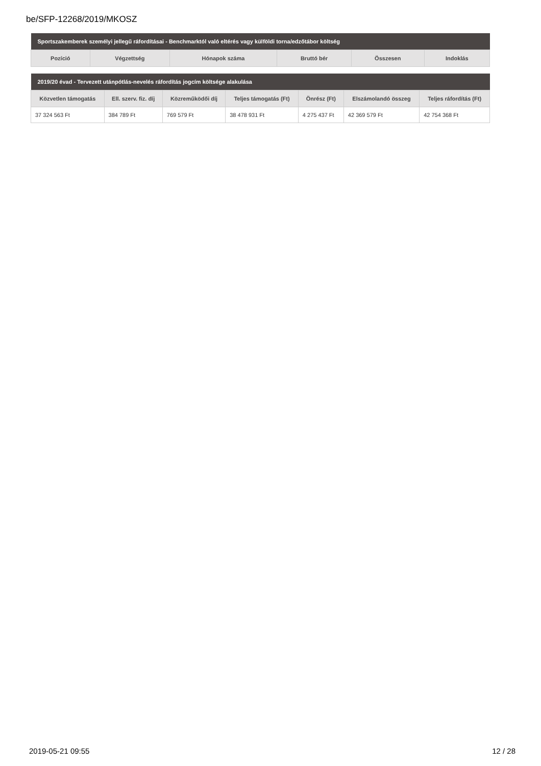be/SFP-12268/2019/MKOSZ
| Sportszakemberek személyi jellegű ráfordításai - Benchmarktól való eltérés vagy külföldi torna/edzőtábor költség | | | | | |
| --- | --- | --- | --- | --- | --- |
| Pozíció | Végzettség | Hónapok száma | Bruttó bér | Összesen | Indoklás |
| 2019/20 évad - Tervezett utánpótlás-nevelés ráfordítás jogcím költsége alakulása | | | | | | |
| --- | --- | --- | --- | --- | --- | --- |
| Közvetlen támogatás | Ell. szerv. fiz. díj | Közreműködői díj | Teljes támogatás (Ft) | Önrész (Ft) | Elszámolandó összeg | Teljes ráfordítás (Ft) |
| 37 324 563 Ft | 384 789 Ft | 769 579 Ft | 38 478 931 Ft | 4 275 437 Ft | 42 369 579 Ft | 42 754 368 Ft |
2019-05-21 09:55 12 / 28